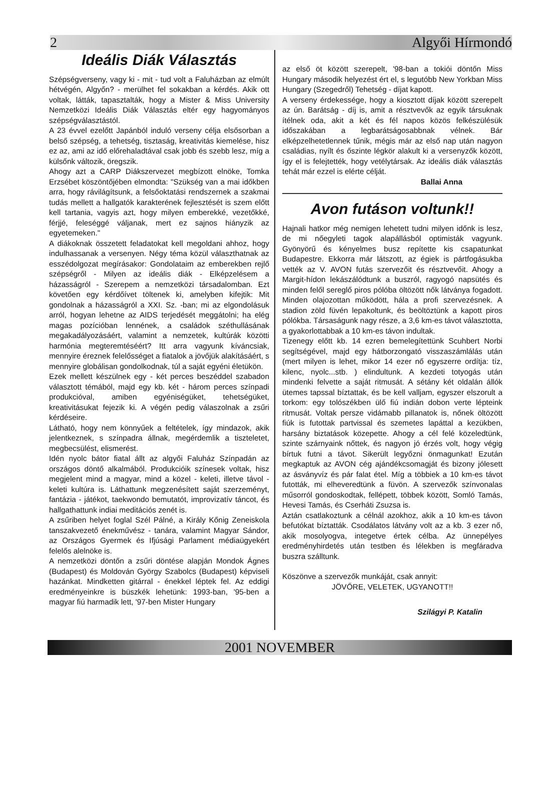2 Algyői Hírmondó
Ideális Diák Választás
Szépségverseny, vagy ki - mit - tud volt a Faluházban az elmúlt hétvégén, Algyőn? - merülhet fel sokakban a kérdés. Akik ott voltak, látták, tapasztalták, hogy a Mister & Miss University Nemzetközi Ideális Diák Választás eltér egy hagyományos szépségválasztástól.
A 23 évvel ezelőtt Japánból induló verseny célja elsősorban a belső szépség, a tehetség, tisztaság, kreativitás kiemelése, hisz ez az, ami az idő előrehaladtával csak jobb és szebb lesz, míg a külsőnk változik, öregszik.
Ahogy azt a CARP Diákszervezet megbízott elnöke, Tomka Erzsébet köszöntőjében elmondta: "Szükség van a mai időkben arra, hogy rávilágítsunk, a felsőoktatási rendszernek a szakmai tudás mellett a hallgatók karakterének fejlesztését is szem előtt kell tartania, vagyis azt, hogy milyen emberekké, vezetőkké, férjjé, feleséggé váljanak, mert ez sajnos hiányzik az egyetemeken."
A diákoknak összetett feladatokat kell megoldani ahhoz, hogy indulhassanak a versenyen. Négy téma közül választhatnak az esszédolgozat megírásakor: Gondolataim az emberekben rejlő szépségről - Milyen az ideális diák - Elképzelésem a házasságról - Szerepem a nemzetközi társadalomban. Ezt követően egy kérdőívet töltenek ki, amelyben kifejtik: Mit gondolnak a házasságról a XXI. Sz. -ban; mi az elgondolásuk arról, hogyan lehetne az AIDS terjedését meggátolni; ha elég magas pozícióban lennének, a családok széthullásának megakadályozásáért, valamint a nemzetek, kultúrák közötti harmónia megteremtéséért? Itt arra vagyunk kíváncsiak, mennyire éreznek felelősséget a fiatalok a jövőjük alakításáért, s mennyire globálisan gondolkodnak, túl a saját egyéni életükön.
Ezek mellett készülnek egy - két perces beszéddel szabadon választott témából, majd egy kb. két - három perces színpadi produkcióval, amiben egyéniségüket, tehetségüket, kreativitásukat fejezik ki. A végén pedig válaszolnak a zsűri kérdéseire.
Látható, hogy nem könnyűek a feltételek, így mindazok, akik jelentkeznek, s színpadra állnak, megérdemlik a tiszteletet, megbecsülést, elismerést.
Idén nyolc bátor fiatal állt az algyői Faluház Színpadán az országos döntő alkalmából. Produkcióik színesek voltak, hisz megjelent mind a magyar, mind a közel - keleti, illetve távol - keleti kultúra is. Láthattunk megzenésített saját szerzeményt, fantázia - játékot, taekwondo bemutatót, improvizatív táncot, és hallgathattunk indiai meditációs zenét is.
A zsűriben helyet foglal Szél Pálné, a Király Kőnig Zeneiskola tanszakvezető énekművész - tanára, valamint Magyar Sándor, az Országos Gyermek és Ifjúsági Parlament médiaügyekért felelős alelnöke is.
A nemzetközi döntőn a zsűri döntése alapján Mondok Ágnes (Budapest) és Moldován György Szabolcs (Budapest) képviseli hazánkat. Mindketten gitárral - énekkel léptek fel. Az eddigi eredményeinkre is büszkék lehetünk: 1993-ban, '95-ben a magyar fiú harmadik lett, '97-ben Mister Hungary
az első öt között szerepelt, '98-ban a tokiói döntőn Miss Hungary második helyezést ért el, s legutóbb New Yorkban Miss Hungary (Szegedről) Tehetség - díjat kapott.
A verseny érdekessége, hogy a kiosztott díjak között szerepelt az ún. Barátság - díj is, amit a résztvevők az egyik társuknak ítélnek oda, akit a két és fél napos közös felkészülésük időszakában a legbarátságosabbnak vélnek. Bár elképzelhetetlennek tűnik, mégis már az első nap után nagyon családias, nyílt és őszinte légkör alakult ki a versenyzők között, így el is felejtették, hogy vetélytársak. Az ideális diák választás tehát már ezzel is elérte célját.
Ballai Anna
Avon futáson voltunk!!
Hajnali hatkor még nemigen lehetett tudni milyen időnk is lesz, de mi nőegyleti tagok alapállásból optimisták vagyunk. Gyönyörű és kényelmes busz repítette kis csapatunkat Budapestre. Ekkorra már látszott, az égiek is pártfogásukba vették az V. AVON futás szervezőit és résztvevőit. Ahogy a Margit-hídon lekászálódtunk a buszról, ragyogó napsütés és minden felől sereglő piros pólóba öltözött nők látványa fogadott. Minden olajozottan működött, hála a profi szervezésnek. A stadion zöld füvén lepakoltunk, és beöltöztünk a kapott piros pólókba. Társaságunk nagy része, a 3,6 km-es távot választotta, a gyakorlottabbak a 10 km-es távon indultak.
Tizenegy előtt kb. 14 ezren bemelegítettünk Scuhbert Norbi segítségével, majd egy hátborzongató visszaszámlálás után (mert milyen is lehet, mikor 14 ezer nő egyszerre ordítja: tíz, kilenc, nyolc...stb. ) elindultunk. A kezdeti totyogás után mindenki felvette a saját ritmusát. A sétány két oldalán állók ütemes tapssal bíztattak, és be kell valljam, egyszer elszorult a torkom: egy tolószékben ülő fiú indián dobon verte lépteink ritmusát. Voltak persze vidámabb pillanatok is, nőnek öltözött fiúk is futottak partvissal és szemetes lapáttal a kezükben, harsány biztatások közepette. Ahogy a cél felé közeledtünk, szinte szárnyaink nőttek, és nagyon jó érzés volt, hogy végig bírtuk futni a távot. Sikerült legyőzni önmagunkat! Ezután megkaptuk az AVON cég ajándékcsomagját és bizony jólesett az ásványvíz és pár falat étel. Míg a többiek a 10 km-es távot futották, mi elheveredtünk a füvön. A szervezők színvonalas műsorról gondoskodtak, fellépett, többek között, Somló Tamás, Hevesi Tamás, és Cserháti Zsuzsa is.
Aztán csatlakoztunk a célnál azokhoz, akik a 10 km-es távon befutókat bíztatták. Csodálatos látvány volt az a kb. 3 ezer nő, akik mosolyogva, integetve értek célba. Az ünnepélyes eredményhirdetés után testben és lélekben is megfáradva buszra szálltunk.
Köszönve a szervezők munkáját, csak annyit:
JÖVŐRE, VELETEK, UGYANOTT!!
Szilágyi P. Katalin
2001 NOVEMBER